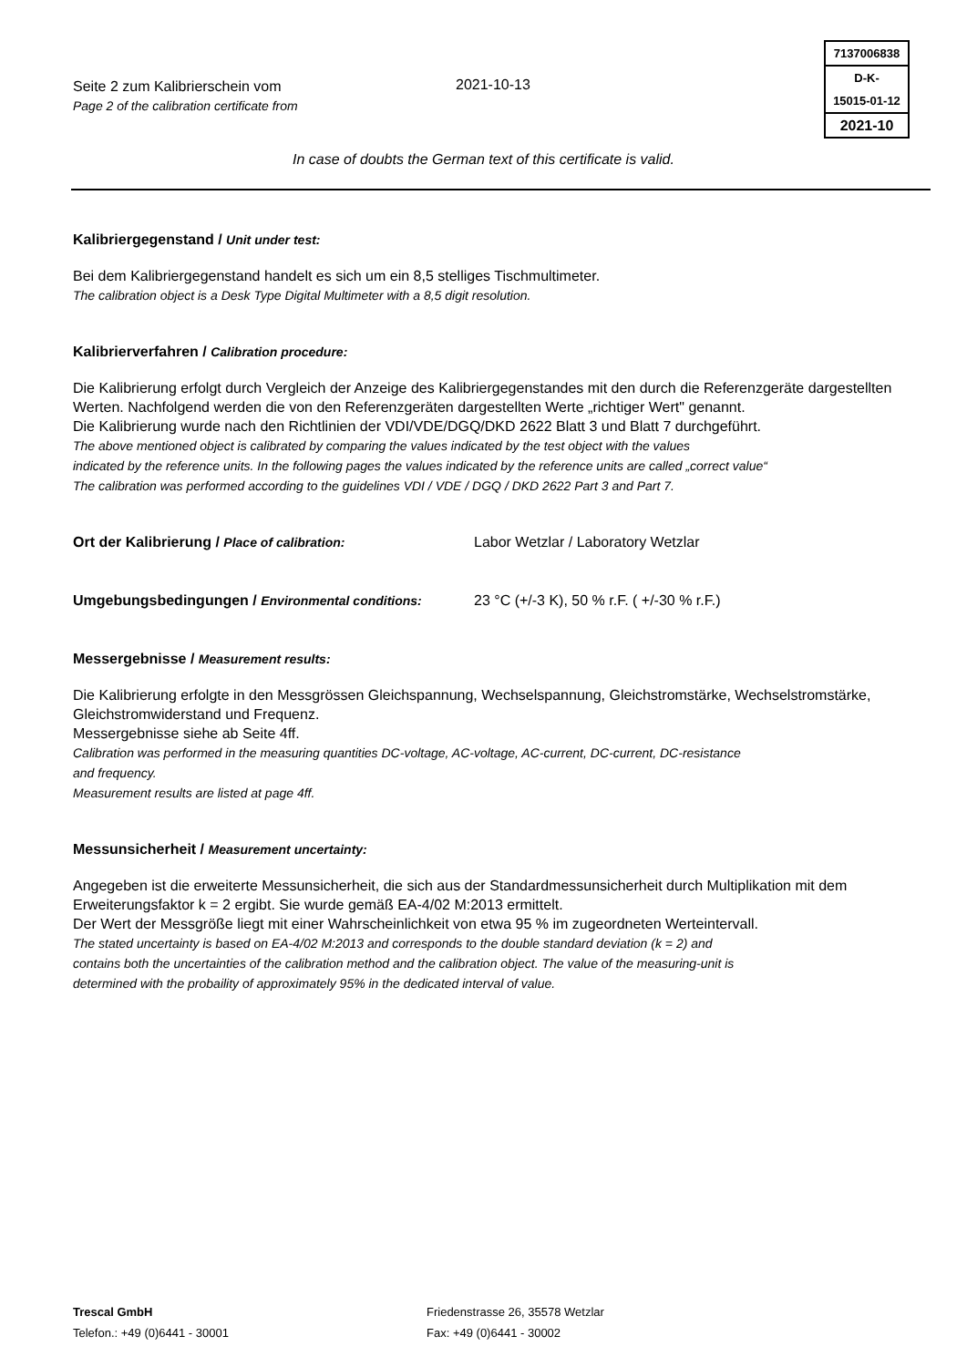Seite 2 zum Kalibrierschein vom
Page 2 of the calibration certificate from
2021-10-13
7137006838
D-K-
15015-01-12
2021-10
In case of doubts the German text of this certificate is valid.
Kalibriergegenstand / Unit under test:
Bei dem Kalibriergegenstand handelt es sich um ein 8,5 stelliges Tischmultimeter.
The calibration object is a Desk Type Digital Multimeter with a 8,5 digit resolution.
Kalibrierverfahren / Calibration procedure:
Die Kalibrierung erfolgt durch Vergleich der Anzeige des Kalibriergegenstandes mit den durch die Referenzgeräte dargestellten Werten. Nachfolgend werden die von den Referenzgeräten dargestellten Werte „richtiger Wert" genannt.
Die Kalibrierung wurde nach den Richtlinien der VDI/VDE/DGQ/DKD 2622 Blatt 3 und Blatt 7 durchgeführt.
The above mentioned object is calibrated by comparing the values indicated by the test object with the values
indicated by the reference units. In the following pages the values indicated by the reference units are called „correct value“
The calibration was performed according to the guidelines VDI / VDE / DGQ / DKD 2622 Part 3 and Part 7.
Ort der Kalibrierung / Place of calibration: Labor Wetzlar / Laboratory Wetzlar
Umgebungsbedingungen / Environmental conditions: 23 °C (+/-3 K), 50 % r.F. ( +/-30 % r.F.)
Messergebnisse / Measurement results:
Die Kalibrierung erfolgte in den Messgrössen Gleichspannung, Wechselspannung, Gleichstromstärke, Wechselstromstärke, Gleichstromwiderstand und Frequenz.
Messergebnisse siehe ab Seite 4ff.
Calibration was performed in the measuring quantities DC-voltage, AC-voltage, AC-current, DC-current, DC-resistance
and frequency.
Measurement results are listed at page 4ff.
Messunsicherheit / Measurement uncertainty:
Angegeben ist die erweiterte Messunsicherheit, die sich aus der Standardmessunsicherheit durch Multiplikation mit dem Erweiterungsfaktor k = 2 ergibt. Sie wurde gemäß EA-4/02 M:2013 ermittelt.
Der Wert der Messgröße liegt mit einer Wahrscheinlichkeit von etwa 95 % im zugeordneten Werteintervall.
The stated uncertainty is based on EA-4/02 M:2013 and corresponds to the double standard deviation (k = 2) and
contains both the uncertainties of the calibration method and the calibration object. The value of the measuring-unit is
determined with the probaility of approximately 95% in the dedicated interval of value.
Trescal GmbH
Telefon.: +49 (0)6441 - 30001
Friedenstrasse 26, 35578 Wetzlar
Fax: +49 (0)6441 - 30002